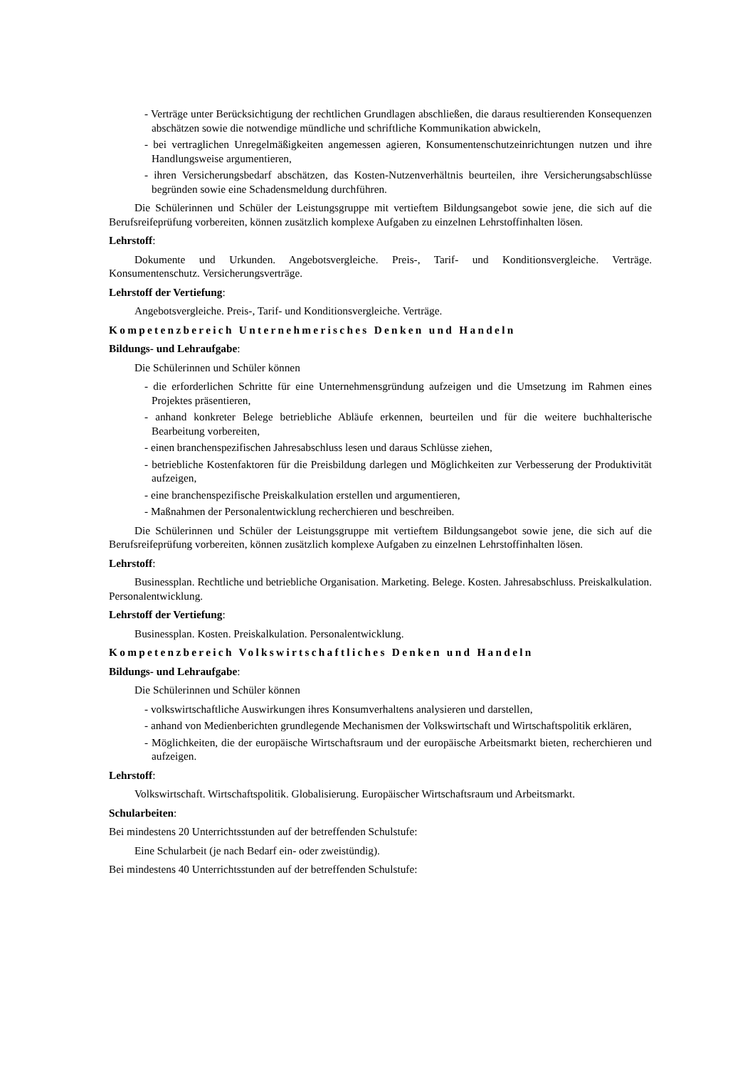- Verträge unter Berücksichtigung der rechtlichen Grundlagen abschließen, die daraus resultierenden Konsequenzen abschätzen sowie die notwendige mündliche und schriftliche Kommunikation abwickeln,
- bei vertraglichen Unregelmäßigkeiten angemessen agieren, Konsumentenschutzeinrichtungen nutzen und ihre Handlungsweise argumentieren,
- ihren Versicherungsbedarf abschätzen, das Kosten-Nutzenverhältnis beurteilen, ihre Versicherungsabschlüsse begründen sowie eine Schadensmeldung durchführen.
Die Schülerinnen und Schüler der Leistungsgruppe mit vertieftem Bildungsangebot sowie jene, die sich auf die Berufsreifeprüfung vorbereiten, können zusätzlich komplexe Aufgaben zu einzelnen Lehrstoffinhalten lösen.
Lehrstoff:
Dokumente und Urkunden. Angebotsvergleiche. Preis-, Tarif- und Konditionsvergleiche. Verträge. Konsumentenschutz. Versicherungsverträge.
Lehrstoff der Vertiefung:
Angebotsvergleiche. Preis-, Tarif- und Konditionsvergleiche. Verträge.
Kompetenzbereich Unternehmerisches Denken und Handeln
Bildungs- und Lehraufgabe:
Die Schülerinnen und Schüler können
- die erforderlichen Schritte für eine Unternehmensgründung aufzeigen und die Umsetzung im Rahmen eines Projektes präsentieren,
- anhand konkreter Belege betriebliche Abläufe erkennen, beurteilen und für die weitere buchhalterische Bearbeitung vorbereiten,
- einen branchenspezifischen Jahresabschluss lesen und daraus Schlüsse ziehen,
- betriebliche Kostenfaktoren für die Preisbildung darlegen und Möglichkeiten zur Verbesserung der Produktivität aufzeigen,
- eine branchenspezifische Preiskalkulation erstellen und argumentieren,
- Maßnahmen der Personalentwicklung recherchieren und beschreiben.
Die Schülerinnen und Schüler der Leistungsgruppe mit vertieftem Bildungsangebot sowie jene, die sich auf die Berufsreifeprüfung vorbereiten, können zusätzlich komplexe Aufgaben zu einzelnen Lehrstoffinhalten lösen.
Lehrstoff:
Businessplan. Rechtliche und betriebliche Organisation. Marketing. Belege. Kosten. Jahresabschluss. Preiskalkulation. Personalentwicklung.
Lehrstoff der Vertiefung:
Businessplan. Kosten. Preiskalkulation. Personalentwicklung.
Kompetenzbereich Volkswirtschaftliches Denken und Handeln
Bildungs- und Lehraufgabe:
Die Schülerinnen und Schüler können
- volkswirtschaftliche Auswirkungen ihres Konsumverhaltens analysieren und darstellen,
- anhand von Medienberichten grundlegende Mechanismen der Volkswirtschaft und Wirtschaftspolitik erklären,
- Möglichkeiten, die der europäische Wirtschaftsraum und der europäische Arbeitsmarkt bieten, recherchieren und aufzeigen.
Lehrstoff:
Volkswirtschaft. Wirtschaftspolitik. Globalisierung. Europäischer Wirtschaftsraum und Arbeitsmarkt.
Schularbeiten:
Bei mindestens 20 Unterrichtsstunden auf der betreffenden Schulstufe:
Eine Schularbeit (je nach Bedarf ein- oder zweistündig).
Bei mindestens 40 Unterrichtsstunden auf der betreffenden Schulstufe: